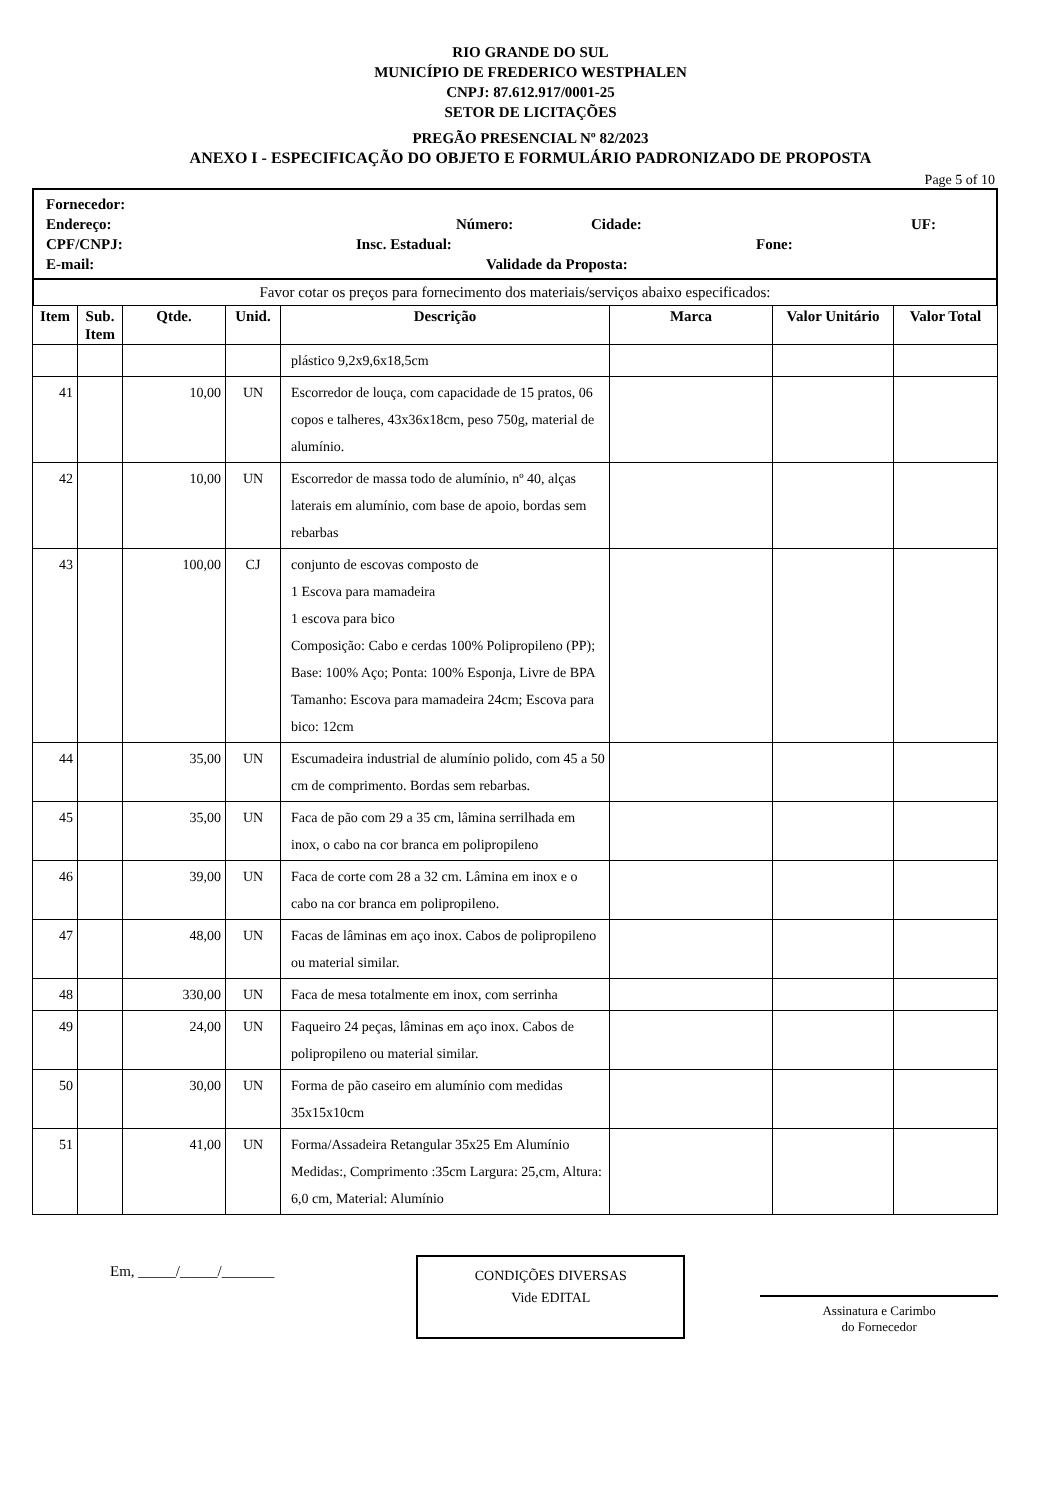RIO GRANDE DO SUL
MUNICÍPIO DE FREDERICO WESTPHALEN
CNPJ: 87.612.917/0001-25
SETOR DE LICITAÇÕES
PREGÃO PRESENCIAL Nº 82/2023
ANEXO I - ESPECIFICAÇÃO DO OBJETO E FORMULÁRIO PADRONIZADO DE PROPOSTA
Page 5 of 10
Fornecedor:
Endereço: Número: Cidade: UF:
CPF/CNPJ: Insc. Estadual: Fone:
E-mail: Validade da Proposta:
Favor cotar os preços para fornecimento dos materiais/serviços abaixo especificados:
| Item | Sub. Item | Qtde. | Unid. | Descrição | Marca | Valor Unitário | Valor Total |
| --- | --- | --- | --- | --- | --- | --- | --- |
| | | | | plástico 9,2x9,6x18,5cm | | | |
| 41 | | 10,00 | UN | Escorredor de louça, com capacidade de 15 pratos, 06 copos e talheres, 43x36x18cm, peso 750g, material de alumínio. | | | |
| 42 | | 10,00 | UN | Escorredor de massa todo de alumínio, nº 40, alças laterais em alumínio, com base de apoio, bordas sem rebarbas | | | |
| 43 | | 100,00 | CJ | conjunto de escovas composto de 1 Escova para mamadeira 1 escova para bico Composição: Cabo e cerdas 100% Polipropileno (PP); Base: 100% Aço; Ponta: 100% Esponja, Livre de BPA Tamanho: Escova para mamadeira 24cm; Escova para bico: 12cm | | | |
| 44 | | 35,00 | UN | Escumadeira industrial de alumínio polido, com 45 a 50 cm de comprimento. Bordas sem rebarbas. | | | |
| 45 | | 35,00 | UN | Faca de pão com 29 a 35 cm, lâmina serrilhada em inox, o cabo na cor branca em polipropileno | | | |
| 46 | | 39,00 | UN | Faca de corte com 28 a 32 cm. Lâmina em inox e o cabo na cor branca em polipropileno. | | | |
| 47 | | 48,00 | UN | Facas de lâminas em aço inox. Cabos de polipropileno ou material similar. | | | |
| 48 | | 330,00 | UN | Faca de mesa totalmente em inox, com serrinha | | | |
| 49 | | 24,00 | UN | Faqueiro 24 peças, lâminas em aço inox. Cabos de polipropileno ou material similar. | | | |
| 50 | | 30,00 | UN | Forma de pão caseiro em alumínio com medidas 35x15x10cm | | | |
| 51 | | 41,00 | UN | Forma/Assadeira Retangular 35x25 Em Alumínio Medidas:, Comprimento :35cm Largura: 25,cm, Altura: 6,0 cm, Material: Alumínio | | | |
Em, _____/_____/_______
CONDIÇÕES DIVERSAS
Vide EDITAL
Assinatura e Carimbo
do Fornecedor